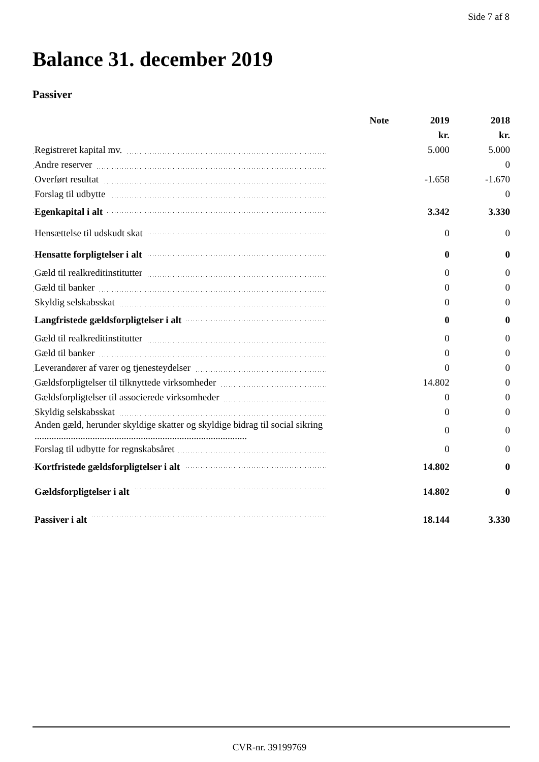Side 7 af 8
Balance 31. december 2019
Passiver
| | Note | 2019 | 2018 |
| --- | --- | --- | --- |
| | | kr. | kr. |
| Registreret kapital mv. | | 5.000 | 5.000 |
| Andre reserver | | | 0 |
| Overført resultat | | -1.658 | -1.670 |
| Forslag til udbytte | | | 0 |
| Egenkapital i alt | | 3.342 | 3.330 |
| Hensættelse til udskudt skat | | 0 | 0 |
| Hensatte forpligtelser i alt | | 0 | 0 |
| Gæld til realkreditinstitutter | | 0 | 0 |
| Gæld til banker | | 0 | 0 |
| Skyldig selskabsskat | | 0 | 0 |
| Langfristede gældsforpligtelser i alt | | 0 | 0 |
| Gæld til realkreditinstitutter | | 0 | 0 |
| Gæld til banker | | 0 | 0 |
| Leverandører af varer og tjenesteydelser | | 0 | 0 |
| Gældsforpligtelser til tilknyttede virksomheder | | 14.802 | 0 |
| Gældsforpligtelser til associerede virksomheder | | 0 | 0 |
| Skyldig selskabsskat | | 0 | 0 |
| Anden gæld, herunder skyldige skatter og skyldige bidrag til social sikring ........................................................................................ | | 0 | 0 |
| Forslag til udbytte for regnskabsåret | | 0 | 0 |
| Kortfristede gældsforpligtelser i alt | | 14.802 | 0 |
| Gældsforpligtelser i alt | | 14.802 | 0 |
| Passiver i alt | | 18.144 | 3.330 |
CVR-nr. 39199769